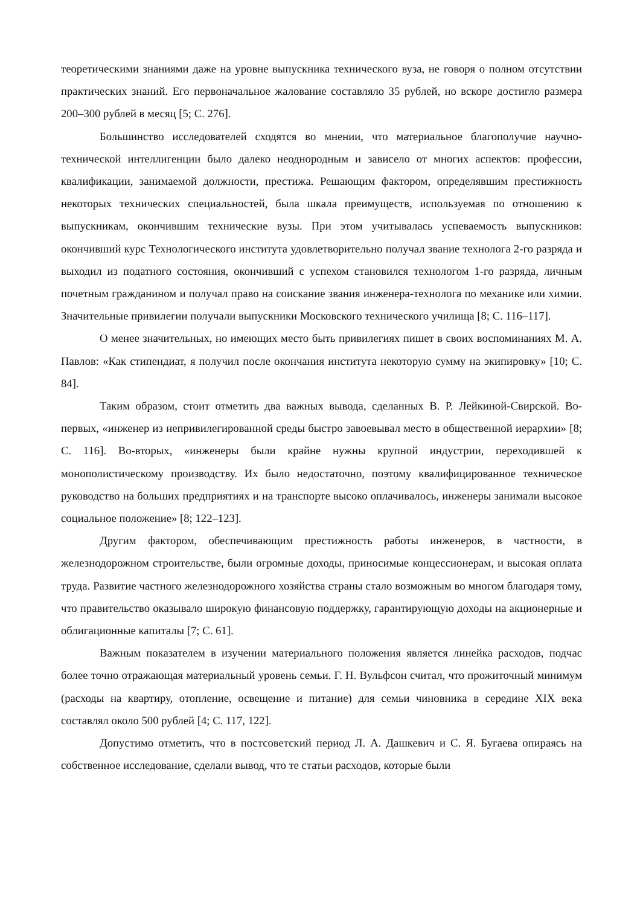теоретическими знаниями даже на уровне выпускника технического вуза, не говоря о полном отсутствии практических знаний. Его первоначальное жалование составляло 35 рублей, но вскоре достигло размера 200–300 рублей в месяц [5; С. 276].
Большинство исследователей сходятся во мнении, что материальное благополучие научно-технической интеллигенции было далеко неоднородным и зависело от многих аспектов: профессии, квалификации, занимаемой должности, престижа. Решающим фактором, определявшим престижность некоторых технических специальностей, была шкала преимуществ, используемая по отношению к выпускникам, окончившим технические вузы. При этом учитывалась успеваемость выпускников: окончивший курс Технологического института удовлетворительно получал звание технолога 2-го разряда и выходил из податного состояния, окончивший с успехом становился технологом 1-го разряда, личным почетным гражданином и получал право на соискание звания инженера-технолога по механике или химии. Значительные привилегии получали выпускники Московского технического училища [8; С. 116–117].
О менее значительных, но имеющих место быть привилегиях пишет в своих воспоминаниях М. А. Павлов: «Как стипендиат, я получил после окончания института некоторую сумму на экипировку» [10; С. 84].
Таким образом, стоит отметить два важных вывода, сделанных В. Р. Лейкиной-Свирской. Во-первых, «инженер из непривилегированной среды быстро завоевывал место в общественной иерархии» [8; С. 116]. Во-вторых, «инженеры были крайне нужны крупной индустрии, переходившей к монополистическому производству. Их было недостаточно, поэтому квалифицированное техническое руководство на больших предприятиях и на транспорте высоко оплачивалось, инженеры занимали высокое социальное положение» [8; 122–123].
Другим фактором, обеспечивающим престижность работы инженеров, в частности, в железнодорожном строительстве, были огромные доходы, приносимые концессионерам, и высокая оплата труда. Развитие частного железнодорожного хозяйства страны стало возможным во многом благодаря тому, что правительство оказывало широкую финансовую поддержку, гарантирующую доходы на акционерные и облигационные капиталы [7; С. 61].
Важным показателем в изучении материального положения является линейка расходов, подчас более точно отражающая материальный уровень семьи. Г. Н. Вульфсон считал, что прожиточный минимум (расходы на квартиру, отопление, освещение и питание) для семьи чиновника в середине XIX века составлял около 500 рублей [4; С. 117, 122].
Допустимо отметить, что в постсоветский период Л. А. Дашкевич и С. Я. Бугаева опираясь на собственное исследование, сделали вывод, что те статьи расходов, которые были